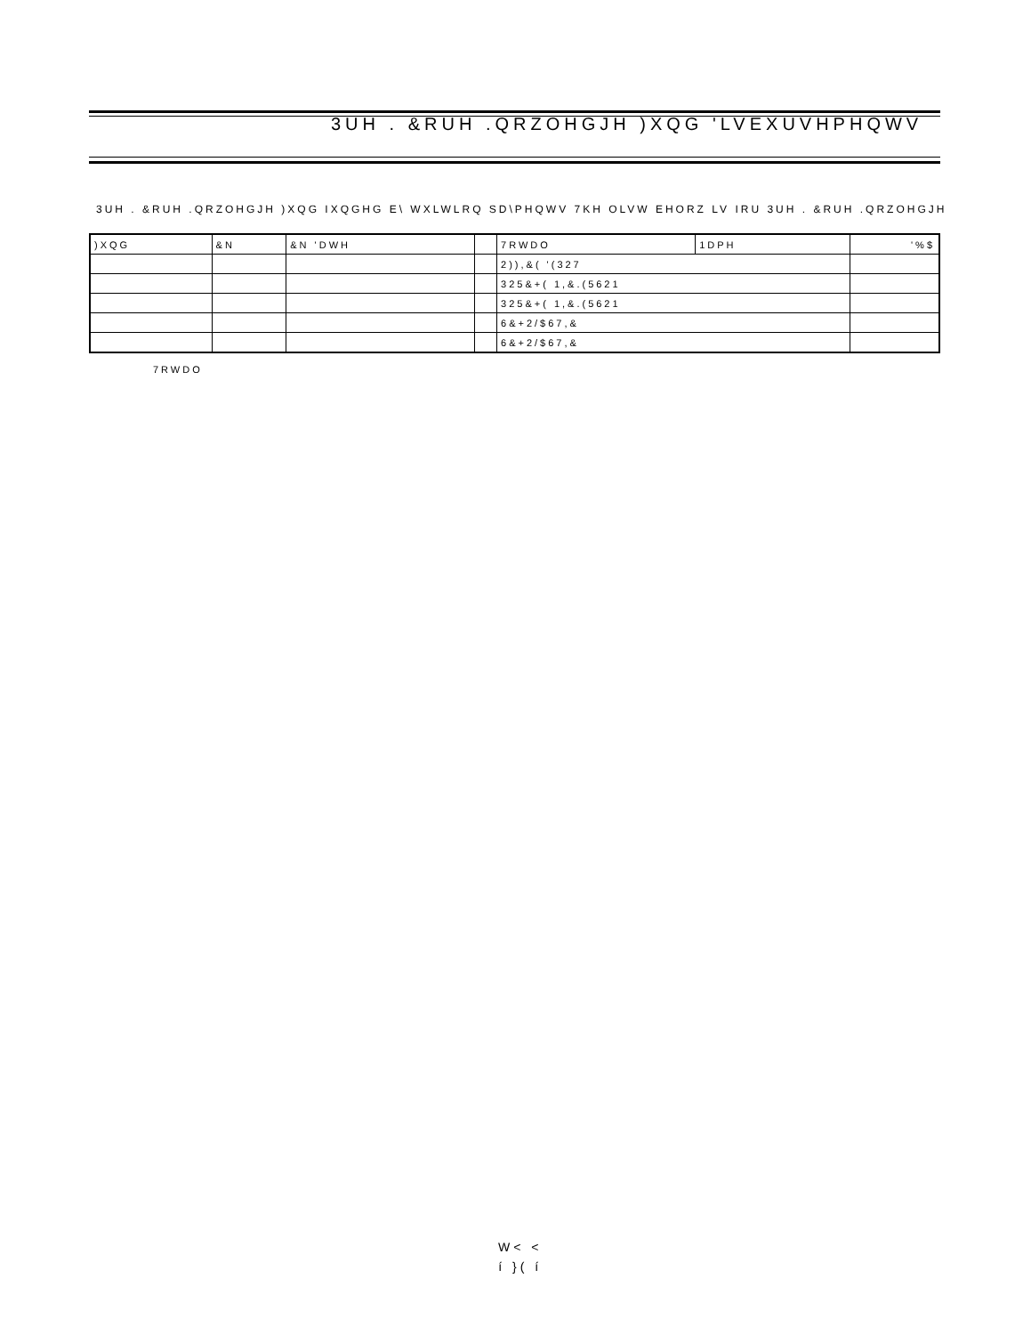3UH . &RUH .QRZOHGJH )XQG 'LVEXUVHPHQWV
3UH . &RUH .QRZOHGJH )XQG IXQGHG E\ WXLWLRQ SD\PHQWV 7KH OLVW EHORZ LV IRU 3UH . &RUH .QRZOHGJH
| )XQG | &N | &N 'DWH | | 7RWDO | 1DPH | '%$ |
| --- | --- | --- | --- | --- | --- | --- |
| | | | | 2)),&( '(327 | | |
| | | | | 325&+( 1,&.(5621 | | |
| | | | | 325&+( 1,&.(5621 | | |
| | | | | 6&+2/$67,& | | |
| | | | | 6&+2/$67,& | | |
7RWDO
W< <
í }( í